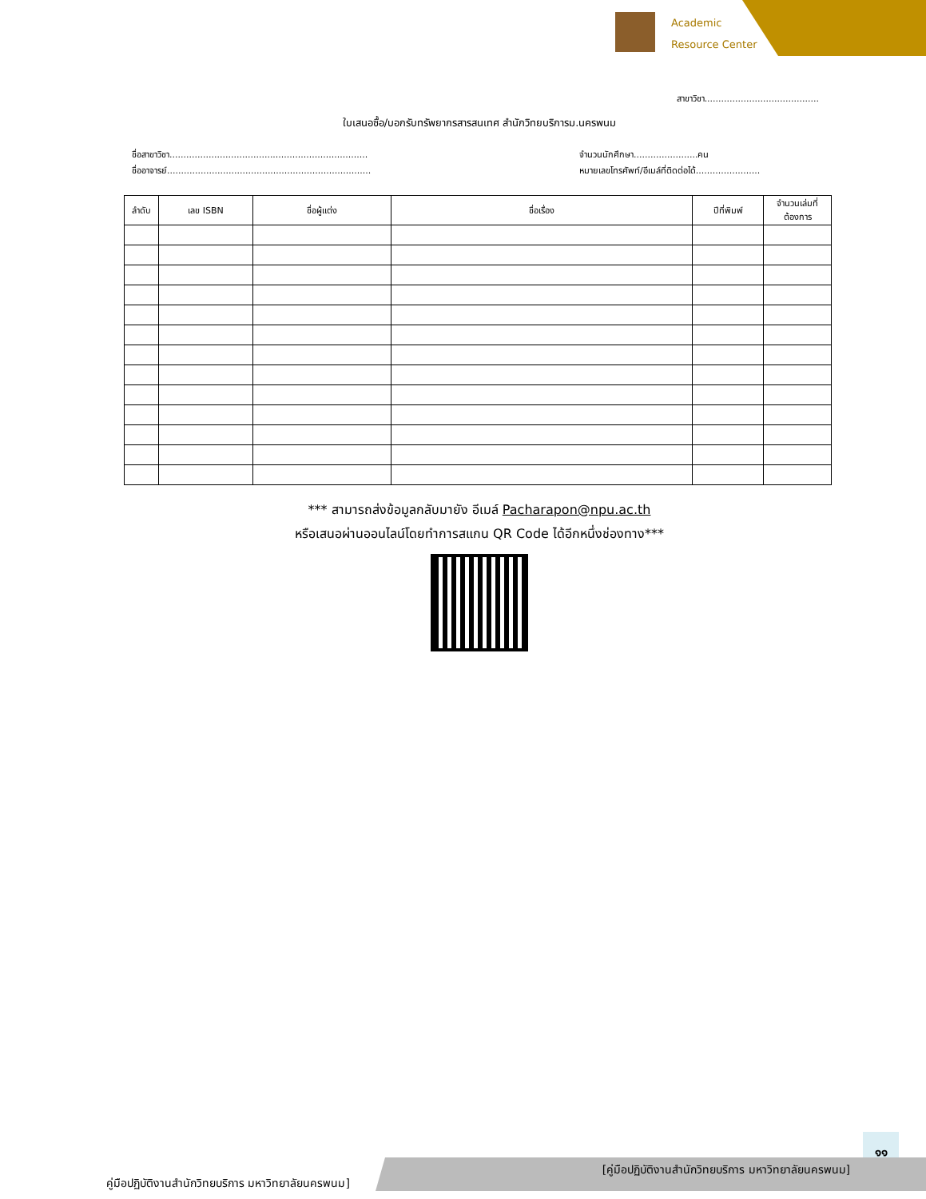Academic
Resource Center
สาขาวิชา.........................................
ใบเสนอซื้อ/บอกรับทรัพยากรสารสนเทศ สำนักวิทยบริการม.นครพนม
ชื่อสาขาวิชา.......................................................................
ชื่ออาจารย์.........................................................................
จำนวนนักศึกษา.......................คน
หมายเลขโทรศัพท์/อีเมล์ที่ติดต่อได้.......................
| ลำดับ | เลข ISBN | ชื่อผู้แต่ง | ชื่อเรื่อง | ปีที่พิมพ์ | จำนวนเล่มที่ต้องการ |
| --- | --- | --- | --- | --- | --- |
*** สามารถส่งข้อมูลกลับมายัง อีเมล์ Pacharapon@npu.ac.th
หรือเสนอผ่านออนไลน์โดยทำการสแกน QR Code ได้อีกหนึ่งช่องทาง***
๑๑
[คู่มือปฏิบัติงานสำนักวิทยบริการ มหาวิทยาลัยนครพนม]
คู่มือปฏิบัติงานสำนักวิทยบริการ มหาวิทยาลัยนครพนม]